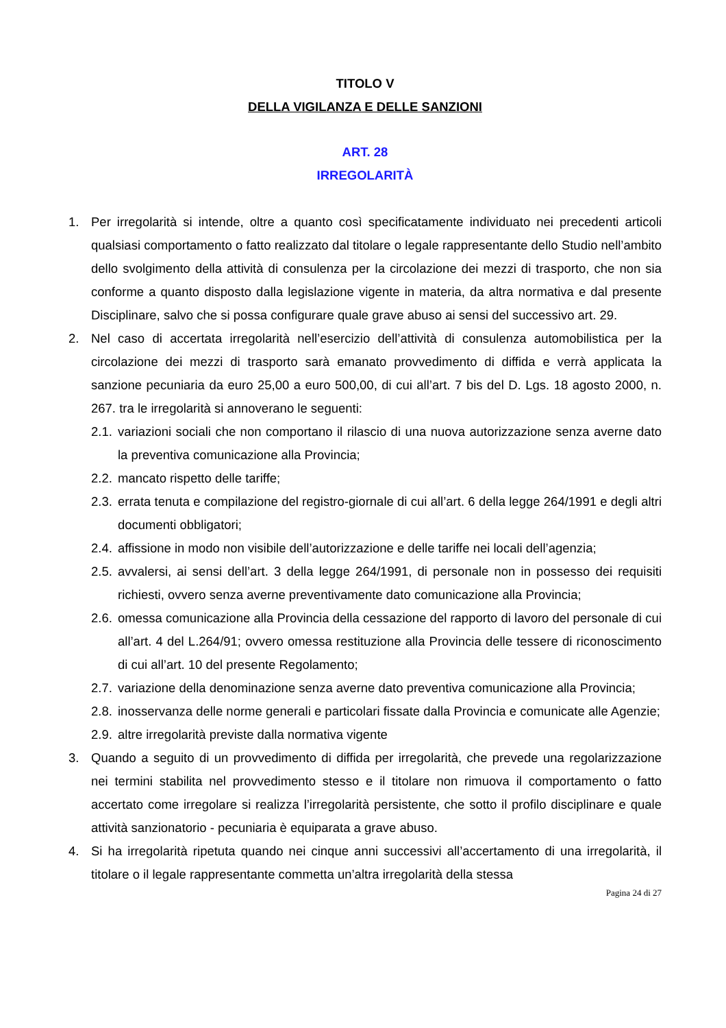TITOLO V
DELLA VIGILANZA E DELLE SANZIONI
ART. 28
IRREGOLARITÀ
1. Per irregolarità si intende, oltre a quanto così specificatamente individuato nei precedenti articoli qualsiasi comportamento o fatto realizzato dal titolare o legale rappresentante dello Studio nell’ambito dello svolgimento della attività di consulenza per la circolazione dei mezzi di trasporto, che non sia conforme a quanto disposto dalla legislazione vigente in materia, da altra normativa e dal presente Disciplinare, salvo che si possa configurare quale grave abuso ai sensi del successivo art. 29.
2. Nel caso di accertata irregolarità nell’esercizio dell’attività di consulenza automobilistica per la circolazione dei mezzi di trasporto sarà emanato provvedimento di diffida e verrà applicata la sanzione pecuniaria da euro 25,00 a euro 500,00, di cui all’art. 7 bis del D. Lgs. 18 agosto 2000, n. 267. tra le irregolarità si annoverano le seguenti:
2.1. variazioni sociali che non comportano il rilascio di una nuova autorizzazione senza averne dato la preventiva comunicazione alla Provincia;
2.2. mancato rispetto delle tariffe;
2.3. errata tenuta e compilazione del registro-giornale di cui all’art. 6 della legge 264/1991 e degli altri documenti obbligatori;
2.4. affissione in modo non visibile dell’autorizzazione e delle tariffe nei locali dell’agenzia;
2.5. avvalersi, ai sensi dell’art. 3 della legge 264/1991, di personale non in possesso dei requisiti richiesti, ovvero senza averne preventivamente dato comunicazione alla Provincia;
2.6. omessa comunicazione alla Provincia della cessazione del rapporto di lavoro del personale di cui all’art. 4 del L.264/91; ovvero omessa restituzione alla Provincia delle tessere di riconoscimento di cui all’art. 10 del presente Regolamento;
2.7. variazione della denominazione senza averne dato preventiva comunicazione alla Provincia;
2.8. inosservanza delle norme generali e particolari fissate dalla Provincia e comunicate alle Agenzie;
2.9. altre irregolarità previste dalla normativa vigente
3. Quando a seguito di un provvedimento di diffida per irregolarità, che prevede una regolarizzazione nei termini stabilita nel provvedimento stesso e il titolare non rimuova il comportamento o fatto accertato come irregolare si realizza l’irregolarità persistente, che sotto il profilo disciplinare e quale attività sanzionatorio - pecuniaria è equiparata a grave abuso.
4. Si ha irregolarità ripetuta quando nei cinque anni successivi all’accertamento di una irregolarità, il titolare o il legale rappresentante commetta un’altra irregolarità della stessa
Pagina 24 di 27